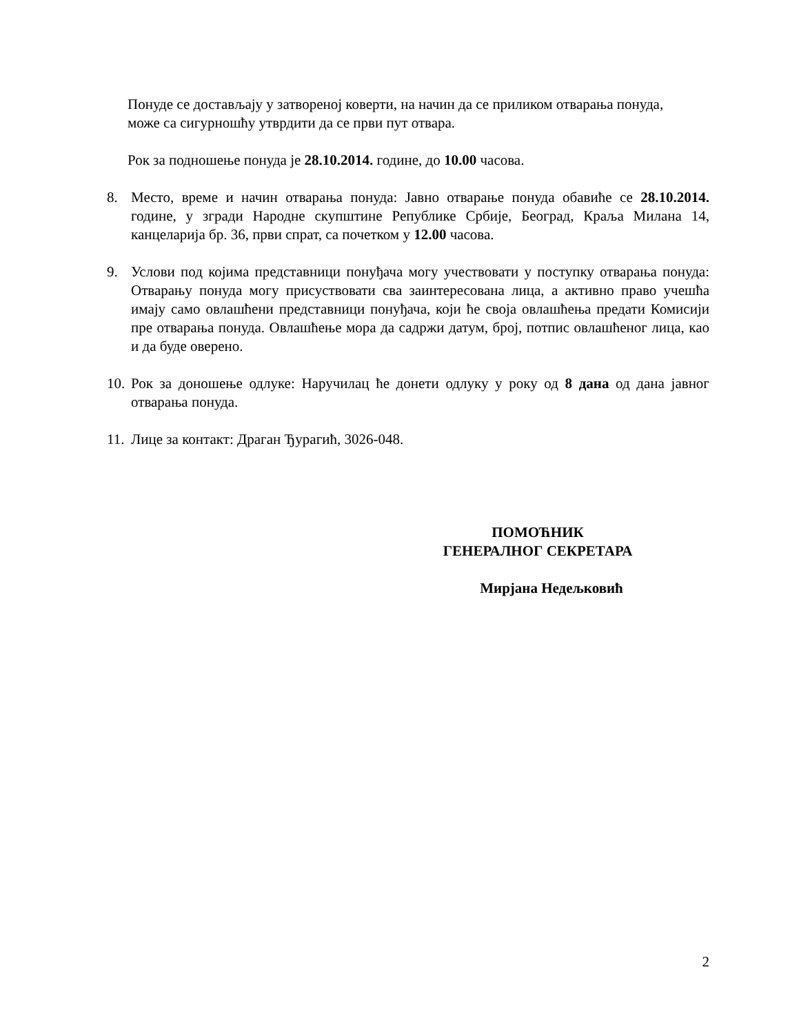Понуде се достављају у затвореној коверти, на начин да се приликом отварања понуда,
може са сигурношћу утврдити да се први пут отвара.
Рок за подношење понуда је 28.10.2014. године, до 10.00 часова.
8. Место, време и начин отварања понуда: Јавно отварање понуда обавиће се 28.10.2014. године, у згради Народне скупштине Републике Србије, Београд, Краља Милана 14, канцеларија бр. 36, први спрат, са почетком у 12.00 часова.
9. Услови под којима представници понуђача могу учествовати у поступку отварања понуда: Отварању понуда могу присуствовати сва заинтересована лица, а активно право учешћа имају само овлашћени представници понуђача, који ће своја овлашћења предати Комисији пре отварања понуда. Овлашћење мора да садржи датум, број, потпис овлашћеног лица, као и да буде оверено.
10. Рок за доношење одлуке: Наручилац ће донети одлуку у року од 8 дана од дана јавног отварања понуда.
11. Лице за контакт: Драган Ђурагић, 3026-048.
ПОМОЋНИК
ГЕНЕРАЛНОГ СЕКРЕТАРА
Мирјана Недељковић
2